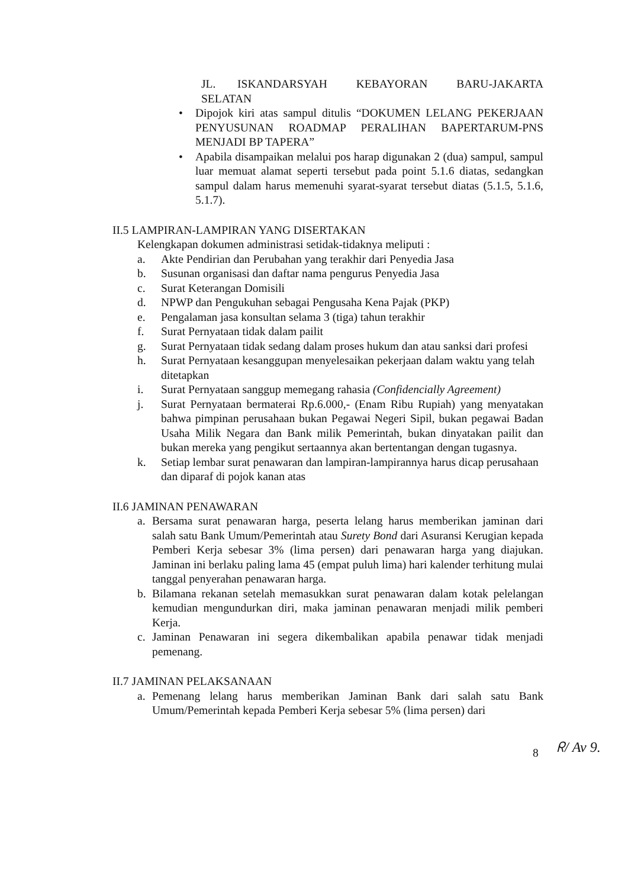JL. ISKANDARSYAH KEBAYORAN BARU-JAKARTA SELATAN
• Dipojok kiri atas sampul ditulis “DOKUMEN LELANG PEKERJAAN PENYUSUNAN ROADMAP PERALIHAN BAPERTARUM-PNS MENJADI BP TAPERA”
• Apabila disampaikan melalui pos harap digunakan 2 (dua) sampul, sampul luar memuat alamat seperti tersebut pada point 5.1.6 diatas, sedangkan sampul dalam harus memenuhi syarat-syarat tersebut diatas (5.1.5, 5.1.6, 5.1.7).
II.5 LAMPIRAN-LAMPIRAN YANG DISERTAKAN
Kelengkapan dokumen administrasi setidak-tidaknya meliputi :
a. Akte Pendirian dan Perubahan yang terakhir dari Penyedia Jasa
b. Susunan organisasi dan daftar nama pengurus Penyedia Jasa
c. Surat Keterangan Domisili
d. NPWP dan Pengukuhan sebagai Pengusaha Kena Pajak (PKP)
e. Pengalaman jasa konsultan selama 3 (tiga) tahun terakhir
f. Surat Pernyataan tidak dalam pailit
g. Surat Pernyataan tidak sedang dalam proses hukum dan atau sanksi dari profesi
h. Surat Pernyataan kesanggupan menyelesaikan pekerjaan dalam waktu yang telah ditetapkan
i. Surat Pernyataan sanggup memegang rahasia (Confidencially Agreement)
j. Surat Pernyataan bermaterai Rp.6.000,- (Enam Ribu Rupiah) yang menyatakan bahwa pimpinan perusahaan bukan Pegawai Negeri Sipil, bukan pegawai Badan Usaha Milik Negara dan Bank milik Pemerintah, bukan dinyatakan pailit dan bukan mereka yang pengikut sertaannya akan bertentangan dengan tugasnya.
k. Setiap lembar surat penawaran dan lampiran-lampirannya harus dicap perusahaan dan diparaf di pojok kanan atas
II.6 JAMINAN PENAWARAN
a. Bersama surat penawaran harga, peserta lelang harus memberikan jaminan dari salah satu Bank Umum/Pemerintah atau Surety Bond dari Asuransi Kerugian kepada Pemberi Kerja sebesar 3% (lima persen) dari penawaran harga yang diajukan. Jaminan ini berlaku paling lama 45 (empat puluh lima) hari kalender terhitung mulai tanggal penyerahan penawaran harga.
b. Bilamana rekanan setelah memasukkan surat penawaran dalam kotak pelelangan kemudian mengundurkan diri, maka jaminan penawaran menjadi milik pemberi Kerja.
c. Jaminan Penawaran ini segera dikembalikan apabila penawar tidak menjadi pemenang.
II.7 JAMINAN PELAKSANAAN
a. Pemenang lelang harus memberikan Jaminan Bank dari salah satu Bank Umum/Pemerintah kepada Pemberi Kerja sebesar 5% (lima persen) dari
8 ᖇ/ Av 9.